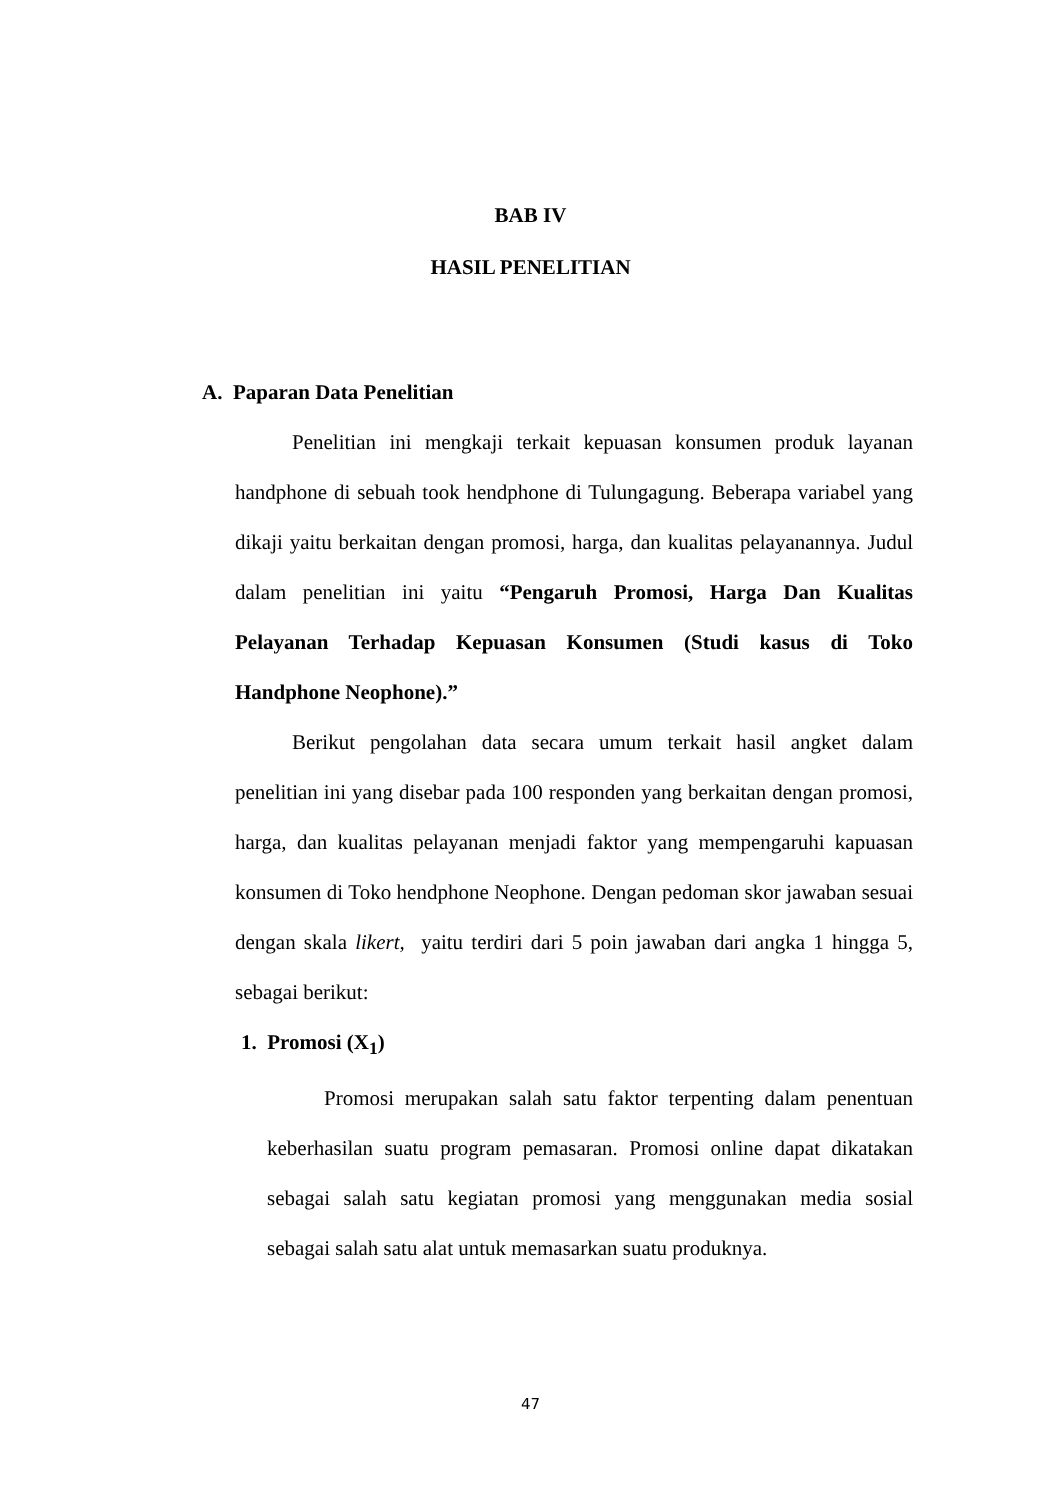BAB IV
HASIL PENELITIAN
A. Paparan Data Penelitian
Penelitian ini mengkaji terkait kepuasan konsumen produk layanan handphone di sebuah took hendphone di Tulungagung. Beberapa variabel yang dikaji yaitu berkaitan dengan promosi, harga, dan kualitas pelayanannya. Judul dalam penelitian ini yaitu “Pengaruh Promosi, Harga Dan Kualitas Pelayanan Terhadap Kepuasan Konsumen (Studi kasus di Toko Handphone Neophone).”
Berikut pengolahan data secara umum terkait hasil angket dalam penelitian ini yang disebar pada 100 responden yang berkaitan dengan promosi, harga, dan kualitas pelayanan menjadi faktor yang mempengaruhi kapuasan konsumen di Toko hendphone Neophone. Dengan pedoman skor jawaban sesuai dengan skala likert, yaitu terdiri dari 5 poin jawaban dari angka 1 hingga 5, sebagai berikut:
1. Promosi (X<sub>1</sub>)
Promosi merupakan salah satu faktor terpenting dalam penentuan keberhasilan suatu program pemasaran. Promosi online dapat dikatakan sebagai salah satu kegiatan promosi yang menggunakan media sosial sebagai salah satu alat untuk memasarkan suatu produknya.
47